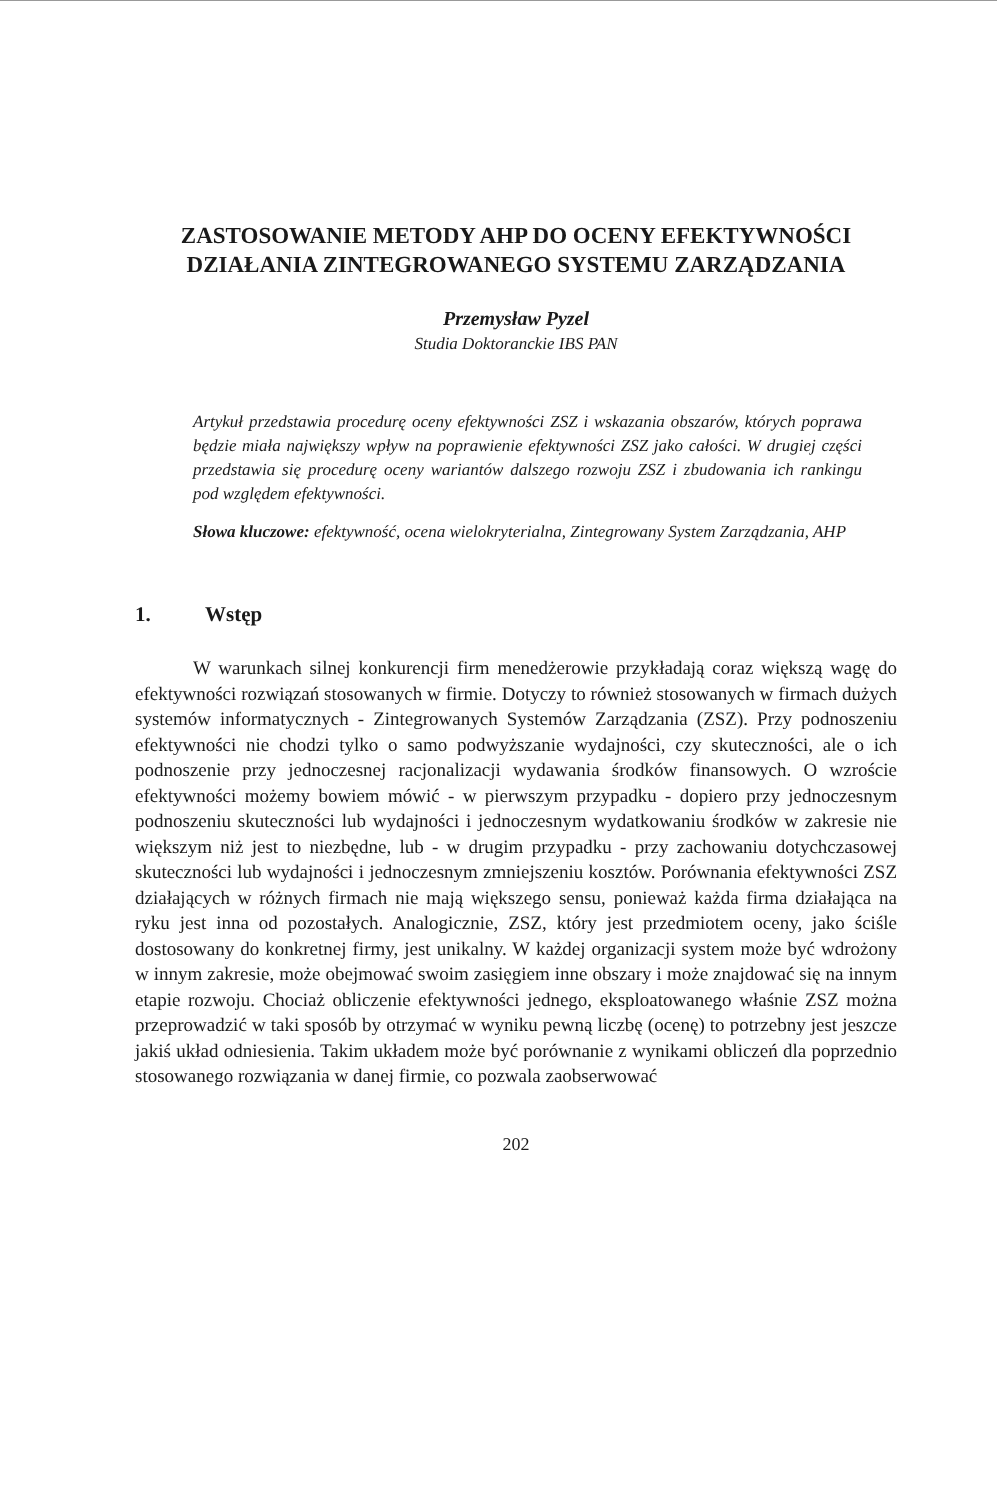ZASTOSOWANIE METODY AHP DO OCENY EFEKTYWNOŚCI DZIAŁANIA ZINTEGROWANEGO SYSTEMU ZARZĄDZANIA
Przemysław Pyzel
Studia Doktoranckie IBS PAN
Artykuł przedstawia procedurę oceny efektywności ZSZ i wskazania obszarów, których poprawa będzie miała największy wpływ na poprawienie efektywności ZSZ jako całości. W drugiej części przedstawia się procedurę oceny wariantów dalszego rozwoju ZSZ i zbudowania ich rankingu pod względem efektywności.
Słowa kluczowe: efektywność, ocena wielokryterialna, Zintegrowany System Zarządzania, AHP
1. Wstęp
W warunkach silnej konkurencji firm menedżerowie przykładają coraz większą wagę do efektywności rozwiązań stosowanych w firmie. Dotyczy to również stosowanych w firmach dużych systemów informatycznych - Zintegrowanych Systemów Zarządzania (ZSZ). Przy podnoszeniu efektywności nie chodzi tylko o samo podwyższanie wydajności, czy skuteczności, ale o ich podnoszenie przy jednoczesnej racjonalizacji wydawania środków finansowych. O wzroście efektywności możemy bowiem mówić - w pierwszym przypadku - dopiero przy jednoczesnym podnoszeniu skuteczności lub wydajności i jednoczesnym wydatkowaniu środków w zakresie nie większym niż jest to niezbędne, lub - w drugim przypadku - przy zachowaniu dotychczasowej skuteczności lub wydajności i jednoczesnym zmniejszeniu kosztów. Porównania efektywności ZSZ działających w różnych firmach nie mają większego sensu, ponieważ każda firma działająca na ryku jest inna od pozostałych. Analogicznie, ZSZ, który jest przedmiotem oceny, jako ściśle dostosowany do konkretnej firmy, jest unikalny. W każdej organizacji system może być wdrożony w innym zakresie, może obejmować swoim zasięgiem inne obszary i może znajdować się na innym etapie rozwoju. Chociaż obliczenie efektywności jednego, eksploatowanego właśnie ZSZ można przeprowadzić w taki sposób by otrzymać w wyniku pewną liczbę (ocenę) to potrzebny jest jeszcze jakiś układ odniesienia. Takim układem może być porównanie z wynikami obliczeń dla poprzednio stosowanego rozwiązania w danej firmie, co pozwala zaobserwować
202